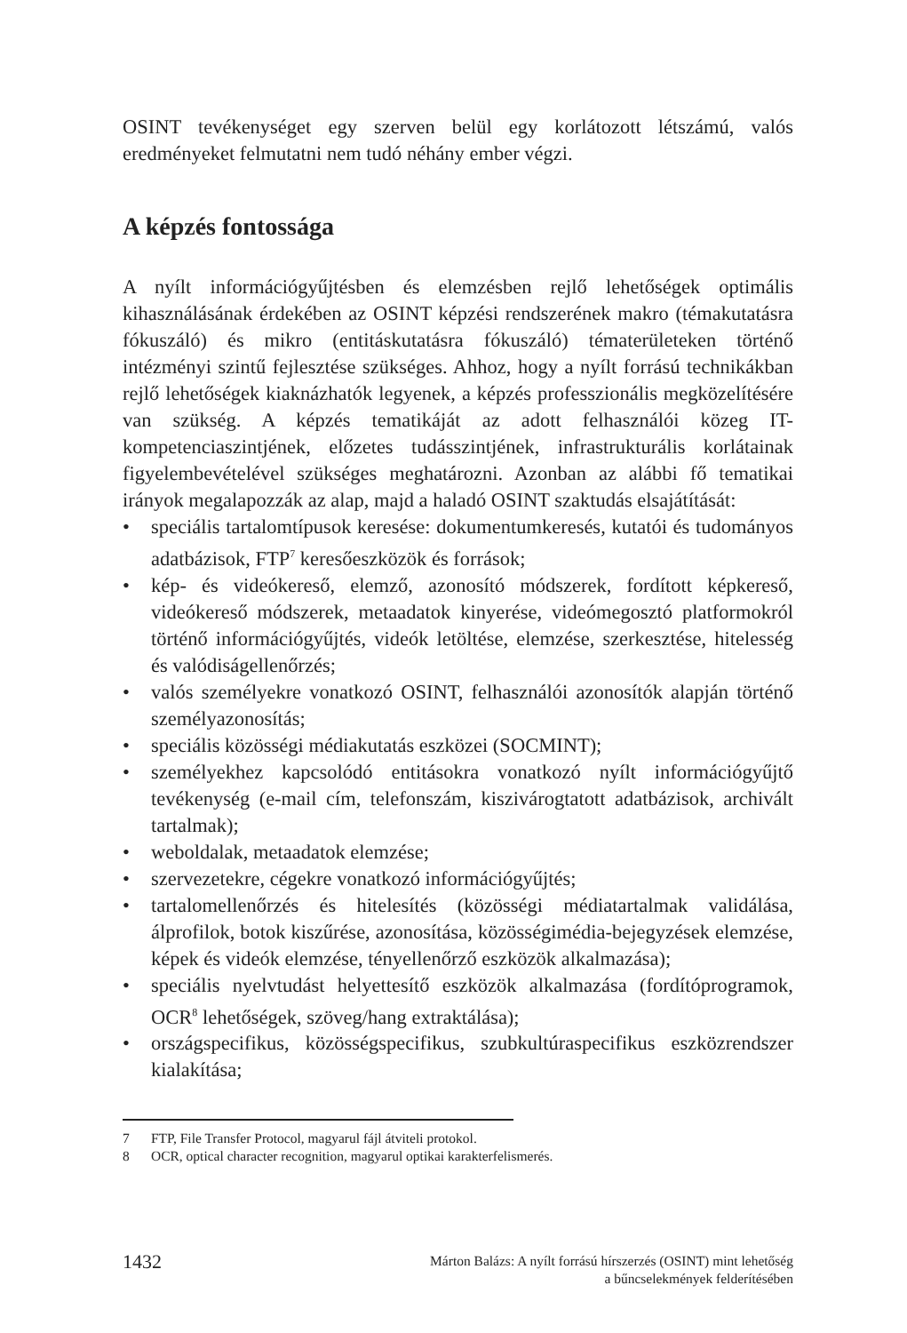OSINT tevékenységet egy szerven belül egy korlátozott létszámú, valós eredményeket felmutatni nem tudó néhány ember végzi.
A képzés fontossága
A nyílt információgyűjtésben és elemzésben rejlő lehetőségek optimális kihasználásának érdekében az OSINT képzési rendszerének makro (témakutatásra fókuszáló) és mikro (entitáskutatásra fókuszáló) tématerületeken történő intézményi szintű fejlesztése szükséges. Ahhoz, hogy a nyílt forrású technikákban rejlő lehetőségek kiaknázhatók legyenek, a képzés professzionális megközelítésére van szükség. A képzés tematikáját az adott felhasználói közeg IT-kompetenciaszintjének, előzetes tudásszintjének, infrastrukturális korlátainak figyelembevételével szükséges meghatározni. Azonban az alábbi fő tematikai irányok megalapozzák az alap, majd a haladó OSINT szaktudás elsajátítását:
• speciális tartalomtípusok keresése: dokumentumkeresés, kutatói és tudományos adatbázisok, FTP<sup>7</sup> keresőeszközök és források;
• kép- és videókereső, elemző, azonosító módszerek, fordított képkereső, videókereső módszerek, metaadatok kinyerése, videómegosztó platformokról történő információgyűjtés, videók letöltése, elemzése, szerkesztése, hitelesség és valódiságellenőrzés;
• valós személyekre vonatkozó OSINT, felhasználói azonosítók alapján történő személyazonosítás;
• speciális közösségi médiakutatás eszközei (SOCMINT);
• személyekhez kapcsolódó entitásokra vonatkozó nyílt információgyűjtő tevékenység (e-mail cím, telefonszám, kiszivárogtatott adatbázisok, archivált tartalmak);
• weboldalak, metaadatok elemzése;
• szervezetekre, cégekre vonatkozó információgyűjtés;
• tartalomellenőrzés és hitelesítés (közösségi médiatartalmak validálása, álprofilok, botok kiszűrése, azonosítása, közösségimédia-bejegyzések elemzése, képek és videók elemzése, tényellenőrző eszközök alkalmazása);
• speciális nyelvtudást helyettesítő eszközök alkalmazása (fordítóprogramok, OCR<sup>8</sup> lehetőségek, szöveg/hang extraktálása);
• országspecifikus, közösségspecifikus, szubkultúraspecifikus eszközrendszer kialakítása;
7 FTP, File Transfer Protocol, magyarul fájl átviteli protokol.
8 OCR, optical character recognition, magyarul optikai karakterfelismerés.
1432
Márton Balázs: A nyílt forrású hírszerzés (OSINT) mint lehetőség
a bűncselekmények felderítésében